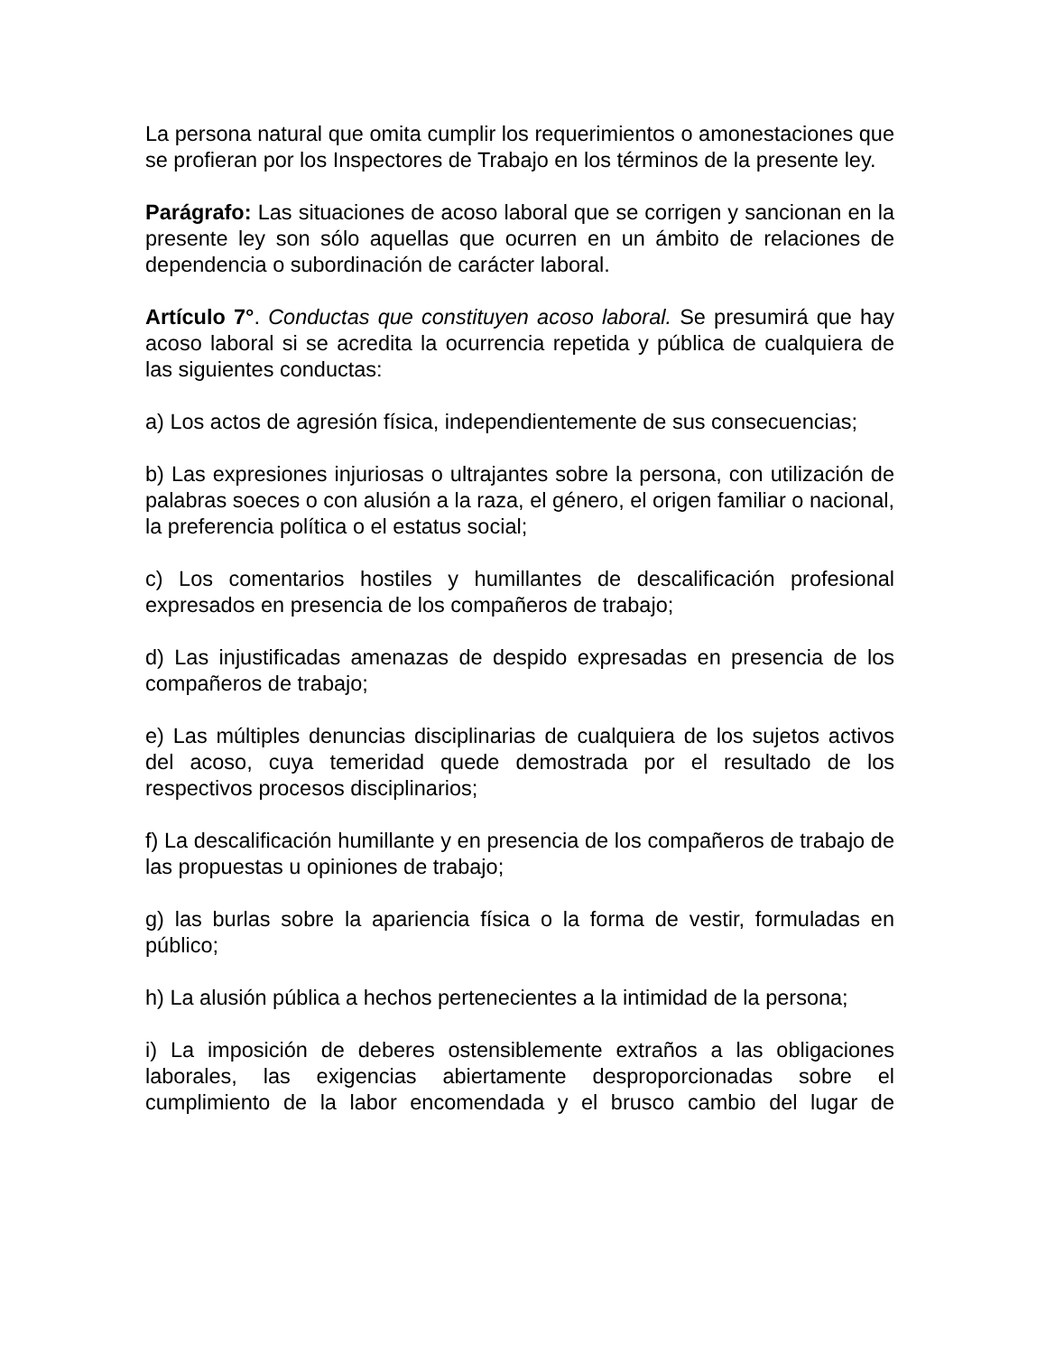La persona natural que omita cumplir los requerimientos o amonestaciones que se profieran por los Inspectores de Trabajo en los términos de la presente ley.
Parágrafo: Las situaciones de acoso laboral que se corrigen y sancionan en la presente ley son sólo aquellas que ocurren en un ámbito de relaciones de dependencia o subordinación de carácter laboral.
Artículo 7°. Conductas que constituyen acoso laboral. Se presumirá que hay acoso laboral si se acredita la ocurrencia repetida y pública de cualquiera de las siguientes conductas:
a) Los actos de agresión física, independientemente de sus consecuencias;
b) Las expresiones injuriosas o ultrajantes sobre la persona, con utilización de palabras soeces o con alusión a la raza, el género, el origen familiar o nacional, la preferencia política o el estatus social;
c) Los comentarios hostiles y humillantes de descalificación profesional expresados en presencia de los compañeros de trabajo;
d) Las injustificadas amenazas de despido expresadas en presencia de los compañeros de trabajo;
e) Las múltiples denuncias disciplinarias de cualquiera de los sujetos activos del acoso, cuya temeridad quede demostrada por el resultado de los respectivos procesos disciplinarios;
f) La descalificación humillante y en presencia de los compañeros de trabajo de las propuestas u opiniones de trabajo;
g) las burlas sobre la apariencia física o la forma de vestir, formuladas en público;
h) La alusión pública a hechos pertenecientes a la intimidad de la persona;
i) La imposición de deberes ostensiblemente extraños a las obligaciones laborales, las exigencias abiertamente desproporcionadas sobre el cumplimiento de la labor encomendada y el brusco cambio del lugar de